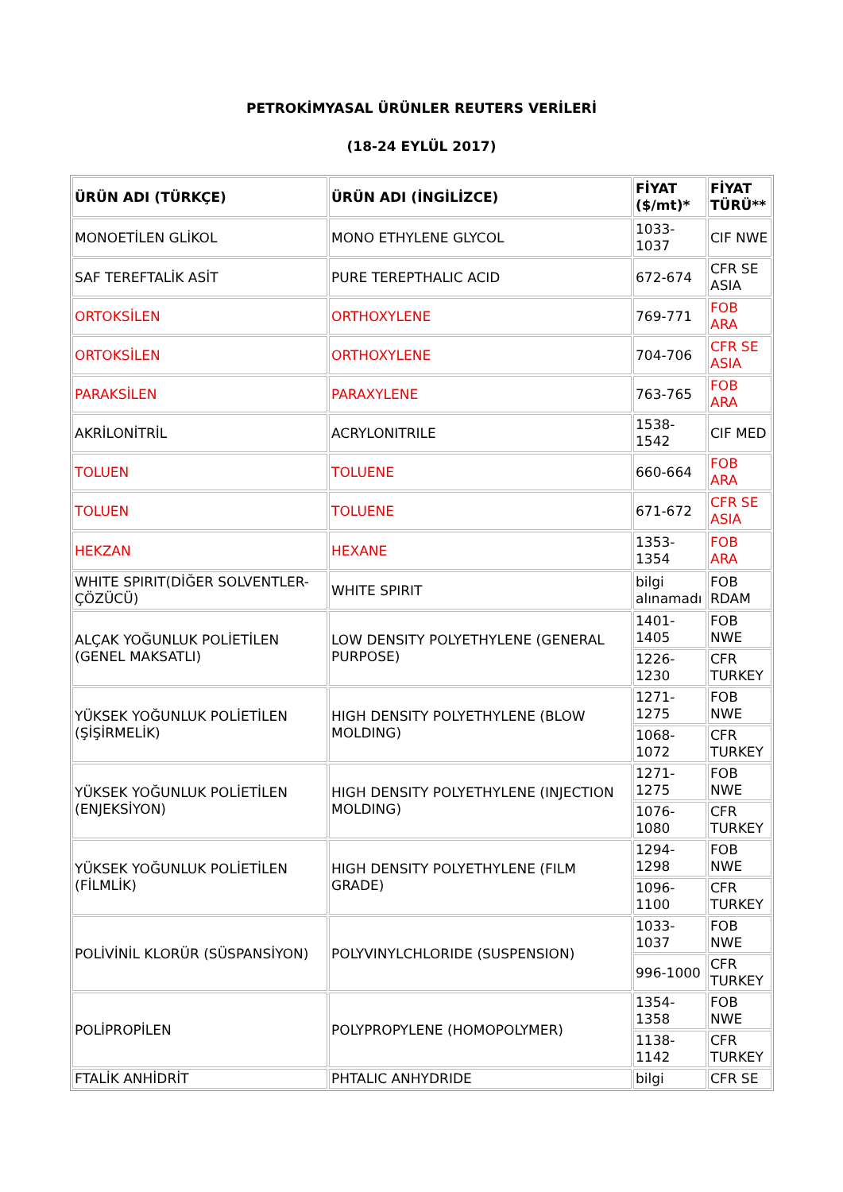PETROKİMYASAL ÜRÜNLER REUTERS VERİLERİ
(18-24 EYLÜL 2017)
| ÜRÜN ADI (TÜRKÇE) | ÜRÜN ADI (İNGİLİZCE) | FİYAT ($/mt)* | FİYAT TÜRÜ** |
| --- | --- | --- | --- |
| MONOETİLEN GLİKOL | MONO ETHYLENE GLYCOL | 1033-1037 | CIF NWE |
| SAF TEREFTALİK ASİT | PURE TEREPTHALIC ACID | 672-674 | CFR SE ASIA |
| ORTOKSİLEN | ORTHOXYLENE | 769-771 | FOB ARA |
| ORTOKSİLEN | ORTHOXYLENE | 704-706 | CFR SE ASIA |
| PARAKSİLEN | PARAXYLENE | 763-765 | FOB ARA |
| AKRİLONİTRİL | ACRYLONITRILE | 1538-1542 | CIF MED |
| TOLUEN | TOLUENE | 660-664 | FOB ARA |
| TOLUEN | TOLUENE | 671-672 | CFR SE ASIA |
| HEKZAN | HEXANE | 1353-1354 | FOB ARA |
| WHITE SPIRIT(DİĞER SOLVENTLER-ÇÖZÜCÜ) | WHITE SPIRIT | bilgi alınamadı | FOB RDAM |
| ALÇAK YOĞUNLUK POLİETİLEN (GENEL MAKSATLI) | LOW DENSITY POLYETHYLENE (GENERAL PURPOSE) | 1401-1405 | FOB NWE |
| | | 1226-1230 | CFR TURKEY |
| YÜKSEK YOĞUNLUK POLİETİLEN (ŞİŞİRMELİK) | HIGH DENSITY POLYETHYLENE (BLOW MOLDING) | 1271-1275 | FOB NWE |
| | | 1068-1072 | CFR TURKEY |
| YÜKSEK YOĞUNLUK POLİETİLEN (ENJEKSİYON) | HIGH DENSITY POLYETHYLENE (INJECTION MOLDING) | 1271-1275 | FOB NWE |
| | | 1076-1080 | CFR TURKEY |
| YÜKSEK YOĞUNLUK POLİETİLEN (FİLMLİK) | HIGH DENSITY POLYETHYLENE (FILM GRADE) | 1294-1298 | FOB NWE |
| | | 1096-1100 | CFR TURKEY |
| POLİVİNİL KLORÜR (SÜSPANSİYON) | POLYVINYLCHLORIDE (SUSPENSION) | 1033-1037 | FOB NWE |
| | | 996-1000 | CFR TURKEY |
| POLİPROPİLEN | POLYPROPYLENE (HOMOPOLYMER) | 1354-1358 | FOB NWE |
| | | 1138-1142 | CFR TURKEY |
| FTALİK ANHİDRİT | PHTALIC ANHYDRIDE | bilgi | CFR SE |